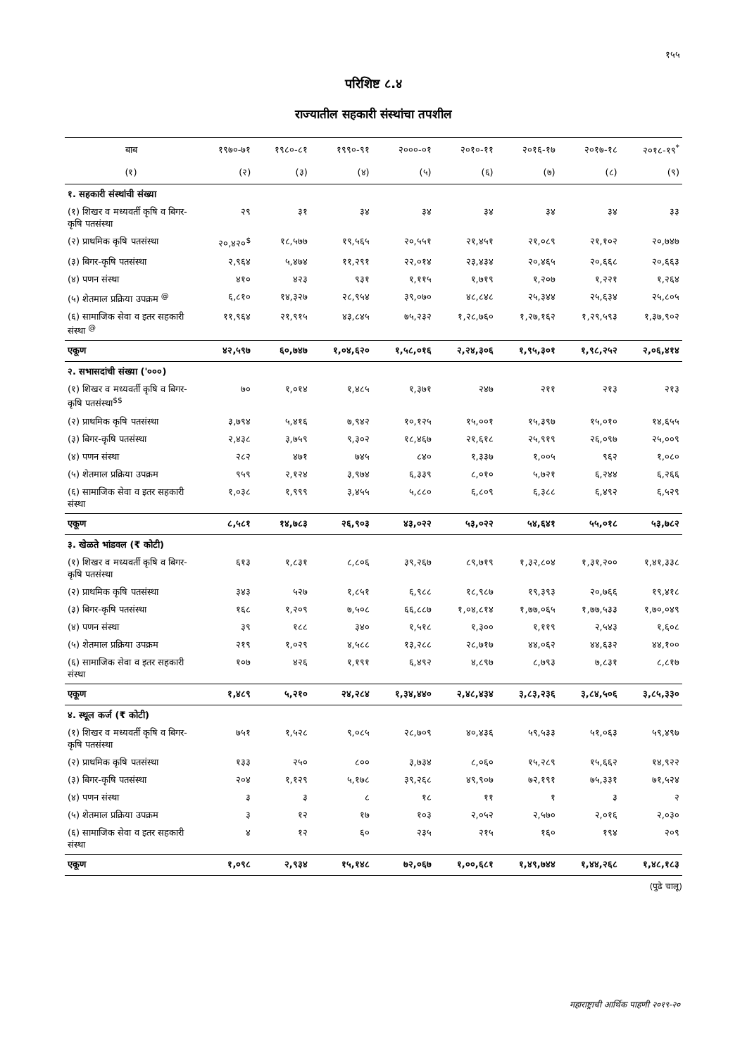१५५
परिशिष्ट ८.४
राज्यातील सहकारी संस्थांचा तपशील
| बाब | १९७०-७१ | १९८०-८१ | १९९०-९१ | २०००-०१ | २०१०-११ | २०१६-१७ | २०१७-१८ | २०१८-१९<sup>*</sup> |
| --- | --- | --- | --- | --- | --- | --- | --- | --- |
| (१) | (२) | (३) | (४) | (५) | (६) | (७) | (८) | (९) |
| १. सहकारी संस्थांची संख्या | | | | | | | | |
| (१) शिखर व मध्यवर्ती कृषि व बिगर-कृषि पतसंस्था | २९ | ३१ | ३४ | ३४ | ३४ | ३४ | ३४ | ३३ |
| (२) प्राथमिक कृषि पतसंस्था | २०,४२०<sup>$</sup> | १८,५७७ | १९,५६५ | २०,५५१ | २१,४५१ | २१,०८९ | २१,१०२ | २०,७४७ |
| (३) बिगर-कृषि पतसंस्था | २,९६४ | ५,४७४ | ११,२९१ | २२,०१४ | २३,४३४ | २०,४६५ | २०,६६८ | २०,६६३ |
| (४) पणन संस्था | ४१० | ४२३ | ९३१ | १,११५ | १,७१९ | १,२०७ | १,२२१ | १,२६४ |
| (५) शेतमाल प्रक्रिया उपक्रम <sup>@</sup> | ६,८१० | १४,३२७ | २८,९५४ | ३९,०७० | ४८,८४८ | २५,३४४ | २५,६३४ | २५,८०५ |
| (६) सामाजिक सेवा व इतर सहकारी संस्था <sup>@</sup> | ११,९६४ | २१,९१५ | ४३,८४५ | ७५,२३२ | १,२८,७६० | १,२७,१६२ | १,२९,५९३ | १,३७,९०२ |
| एकूण | ४२,५९७ | ६०,७४७ | १,०४,६२० | १,५८,०१६ | २,२४,३०६ | १,९५,३०१ | १,९८,२५२ | २,०६,४१४ |
| २. सभासदांची संख्या ('०००) | | | | | | | | |
| (१) शिखर व मध्यवर्ती कृषि व बिगर-कृषि पतसंस्था<sup>$$</sup> | ७० | १,०१४ | १,४८५ | १,३७१ | २४७ | २११ | २१३ | २१३ |
| (२) प्राथमिक कृषि पतसंस्था | ३,७९४ | ५,४१६ | ७,९४२ | १०,१२५ | १५,००१ | १५,३९७ | १५,०१० | १४,६५५ |
| (३) बिगर-कृषि पतसंस्था | २,४३८ | ३,७५९ | ९,३०२ | १८,४६७ | २१,६१८ | २५,९१९ | २६,०९७ | २५,००९ |
| (४) पणन संस्था | २८२ | ४७१ | ७४५ | ८४० | १,३३७ | १,००५ | ९६२ | १,०८० |
| (५) शेतमाल प्रक्रिया उपक्रम | ९५९ | २,१२४ | ३,९७४ | ६,३३९ | ८,०१० | ५,७२१ | ६,२४४ | ६,२६६ |
| (६) सामाजिक सेवा व इतर सहकारी संस्था | १,०३८ | १,९९९ | ३,४५५ | ५,८८० | ६,८०९ | ६,३८८ | ६,४९२ | ६,५२९ |
| एकूण | ८,५८१ | १४,७८३ | २६,९०३ | ४३,०२२ | ५३,०२२ | ५४,६४१ | ५५,०१८ | ५३,७८२ |
| ३. खेळते भांडवल (₹ कोटी) | | | | | | | | |
| (१) शिखर व मध्यवर्ती कृषि व बिगर-कृषि पतसंस्था | ६१३ | १,८३१ | ८,८०६ | ३९,२६७ | ८९,७१९ | १,३२,८०४ | १,३१,२०० | १,४१,३३८ |
| (२) प्राथमिक कृषि पतसंस्था | ३४३ | ५२७ | १,८५१ | ६,९८८ | १८,९८७ | १९,३९३ | २०,७६६ | १९,४१८ |
| (३) बिगर-कृषि पतसंस्था | १६८ | १,२०९ | ७,५०८ | ६६,८८७ | १,०४,८१४ | १,७७,०६५ | १,७७,५३३ | १,७०,०४९ |
| (४) पणन संस्था | ३९ | १८८ | ३४० | १,५१८ | १,३०० | १,११९ | २,५४३ | १,६०८ |
| (५) शेतमाल प्रक्रिया उपक्रम | २१९ | १,०२९ | ४,५८८ | १३,२८८ | २८,७१७ | ४४,०६२ | ४४,६३२ | ४४,१०० |
| (६) सामाजिक सेवा व इतर सहकारी संस्था | १०७ | ४२६ | १,१९१ | ६,४९२ | ४,८९७ | ८,७९३ | ७,८३१ | ८,८१७ |
| एकूण | १,४८९ | ५,२१० | २४,२८४ | १,३४,४४० | २,४८,४३४ | ३,८३,२३६ | ३,८४,५०६ | ३,८५,३३० |
| ४. स्थूल कर्ज (₹ कोटी) | | | | | | | | |
| (१) शिखर व मध्यवर्ती कृषि व बिगर-कृषि पतसंस्था | ७५१ | १,५२८ | ९,०८५ | २८,७०९ | ४०,४३६ | ५९,५३३ | ५१,०६३ | ५९,४९७ |
| (२) प्राथमिक कृषि पतसंस्था | १३३ | २५० | ८०० | ३,७३४ | ८,०६० | १५,२८९ | १५,६६२ | १४,९२२ |
| (३) बिगर-कृषि पतसंस्था | २०४ | १,१२९ | ५,१७८ | ३९,२६८ | ४९,९०७ | ७२,१९१ | ७५,३३१ | ७१,५२४ |
| (४) पणन संस्था | ३ | ३ | ८ | १८ | ११ | १ | ३ | २ |
| (५) शेतमाल प्रक्रिया उपक्रम | ३ | १२ | १७ | १०३ | २,०५२ | २,५७० | २,०१६ | २,०३० |
| (६) सामाजिक सेवा व इतर सहकारी संस्था | ४ | १२ | ६० | २३५ | २१५ | १६० | १९४ | २०९ |
| एकूण | १,०९८ | २,९३४ | १५,१४८ | ७२,०६७ | १,००,६८१ | १,४९,७४४ | १,४४,२६८ | १,४८,१८३ |
(पुढे चालू)
महाराष्ट्राची आर्थिक पाहणी २०१९-२०